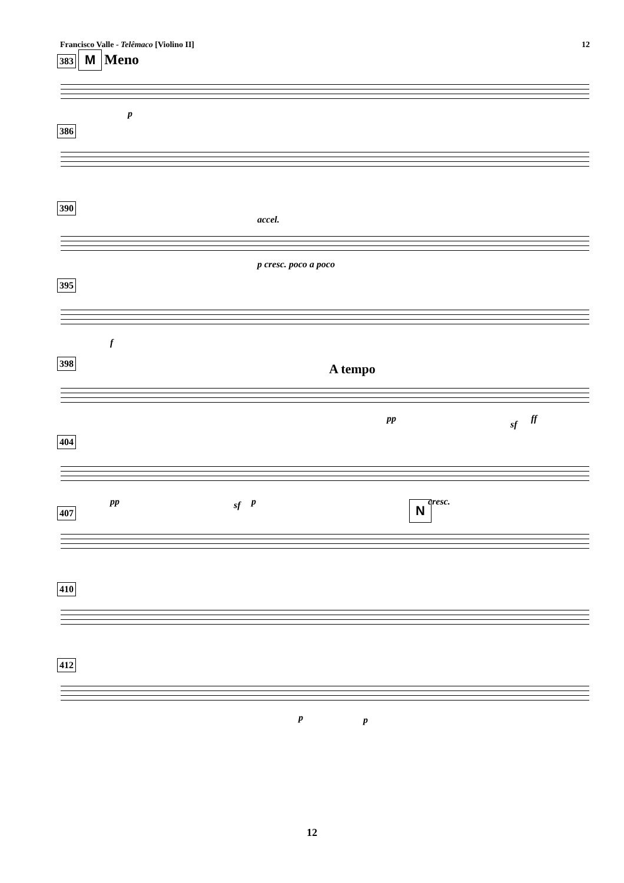Francisco Valle - Telêmaco [Violino II] 12
383 M Meno
p
386
390
accel.
p cresc. poco a poco
395
f
398 A tempo
pp
sf
ff
404
pp sf p cresc.
407 N
410
412
p p
12